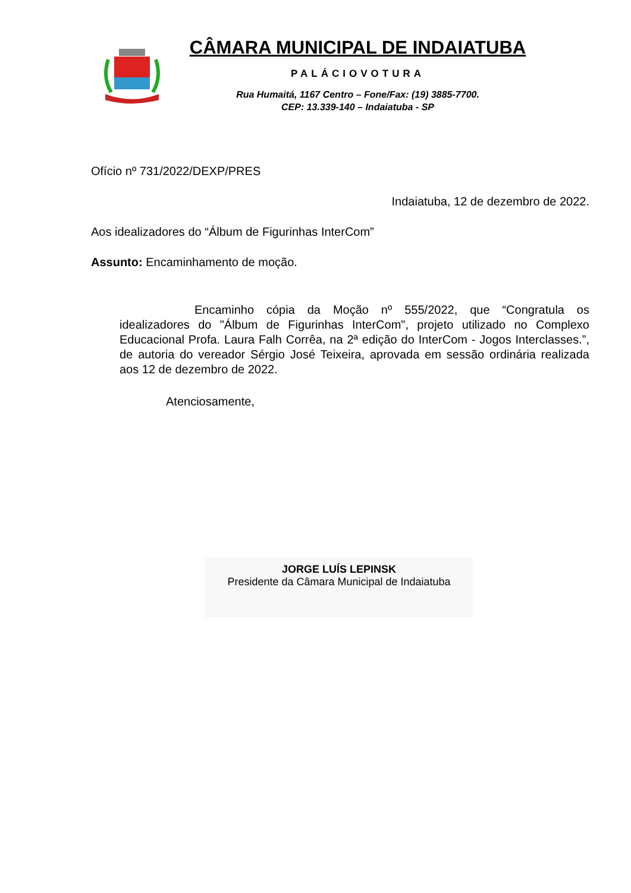CÂMARA MUNICIPAL DE INDAIATUBA
PALÁCIOVOTURA
Rua Humaitá, 1167 Centro – Fone/Fax: (19) 3885-7700.
CEP: 13.339-140 – Indaiatuba - SP
Ofício nº 731/2022/DEXP/PRES
Indaiatuba, 12 de dezembro de 2022.
Aos idealizadores do “Álbum de Figurinhas InterCom”
Assunto: Encaminhamento de moção.
Encaminho cópia da Moção nº 555/2022, que “Congratula os idealizadores do "Álbum de Figurinhas InterCom", projeto utilizado no Complexo Educacional Profa. Laura Falh Corrêa, na 2ª edição do InterCom - Jogos Interclasses.”, de autoria do vereador Sérgio José Teixeira, aprovada em sessão ordinária realizada aos 12 de dezembro de 2022.
Atenciosamente,
JORGE LUÍS LEPINSK
Presidente da Câmara Municipal de Indaiatuba